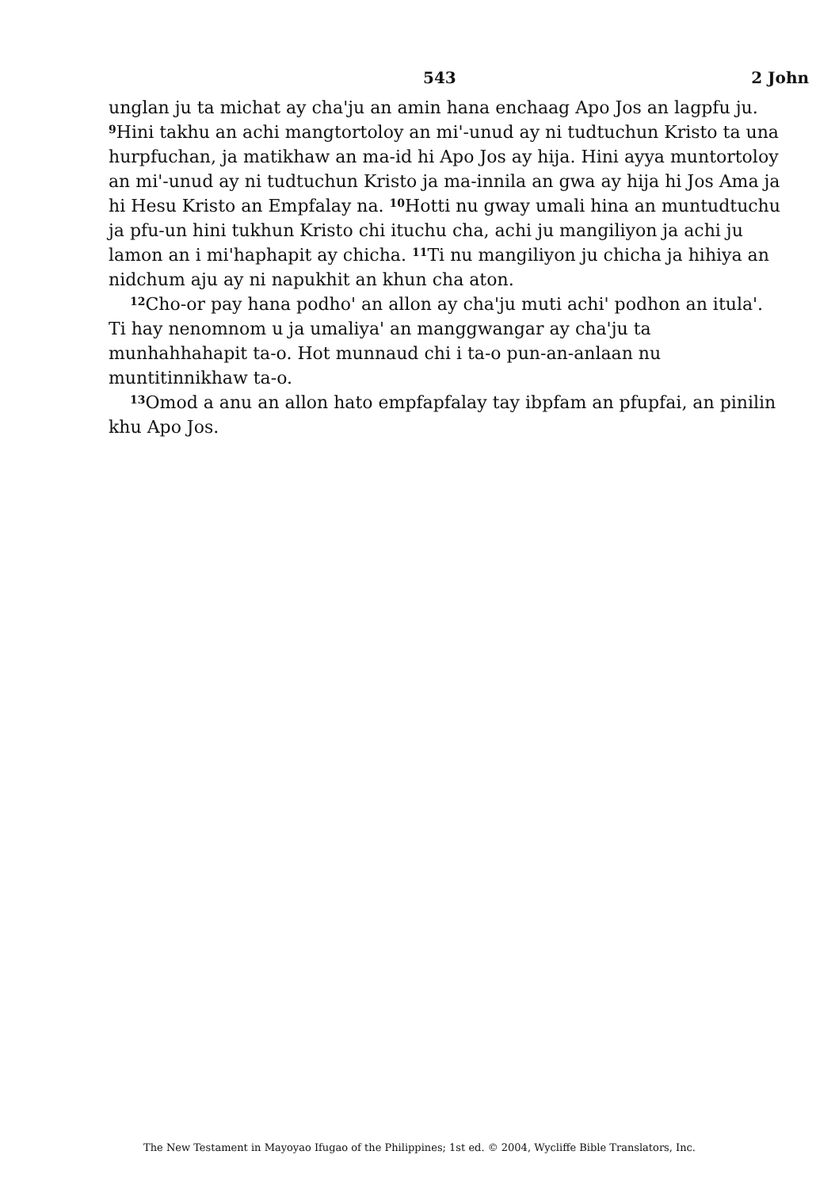543 2 John
unglan ju ta michat ay cha'ju an amin hana enchaag Apo Jos an lagpfu ju. <sup>9</sup>Hini takhu an achi mangtortoloy an mi'-unud ay ni tudtuchun Kristo ta una hurpfuchan, ja matikhaw an ma-id hi Apo Jos ay hija. Hini ayya muntortoloy an mi'-unud ay ni tudtuchun Kristo ja ma-innila an gwa ay hija hi Jos Ama ja hi Hesu Kristo an Empfalay na. <sup>10</sup>Hotti nu gway umali hina an muntudtuchu ja pfu-un hini tukhun Kristo chi ituchu cha, achi ju mangiliyon ja achi ju lamon an i mi'haphapit ay chicha. <sup>11</sup>Ti nu mangiliyon ju chicha ja hihiya an nidchum aju ay ni napukhit an khun cha aton.
<sup>12</sup> Cho-or pay hana podho' an allon ay cha'ju muti achi' podhon an itula'. Ti hay nenomnom u ja umaliya' an manggwangar ay cha'ju ta munhahhahapit ta-o. Hot munnaud chi i ta-o pun-an-anlaan nu muntitinnikhaw ta-o.
<sup>13</sup> Omod a anu an allon hato empfapfalay tay ibpfam an pfupfai, an pinilin khu Apo Jos.
The New Testament in Mayoyao Ifugao of the Philippines; 1st ed. © 2004, Wycliffe Bible Translators, Inc.